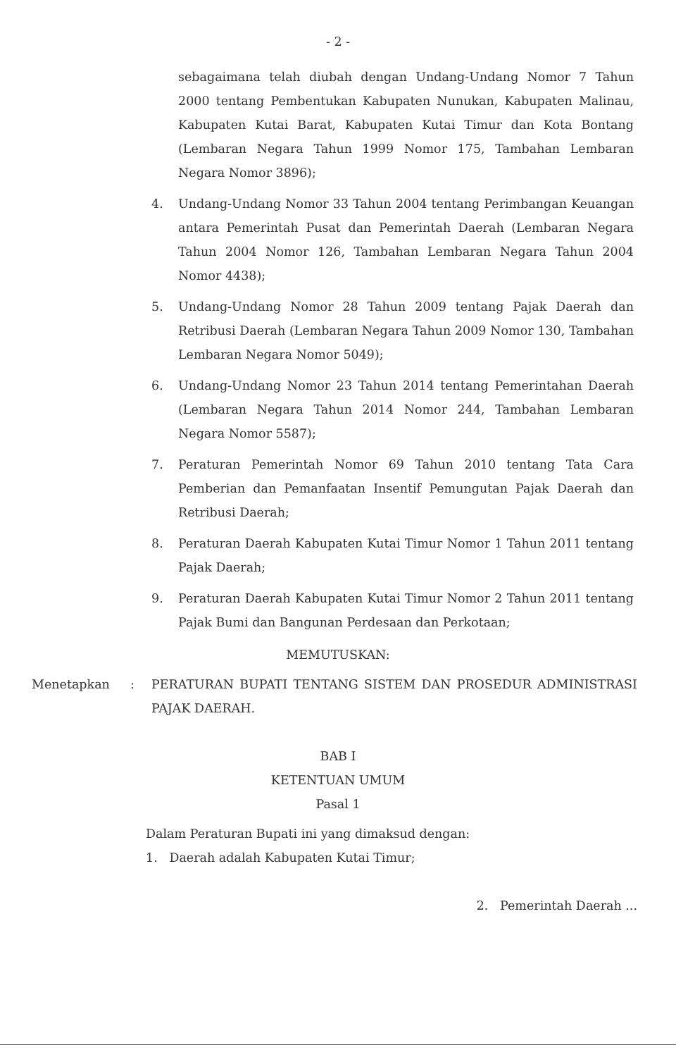- 2 -
sebagaimana telah diubah dengan Undang-Undang Nomor 7 Tahun 2000 tentang Pembentukan Kabupaten Nunukan, Kabupaten Malinau, Kabupaten Kutai Barat, Kabupaten Kutai Timur dan Kota Bontang (Lembaran Negara Tahun 1999 Nomor 175, Tambahan Lembaran Negara Nomor 3896);
4. Undang-Undang Nomor 33 Tahun 2004 tentang Perimbangan Keuangan antara Pemerintah Pusat dan Pemerintah Daerah (Lembaran Negara Tahun 2004 Nomor 126, Tambahan Lembaran Negara Tahun 2004 Nomor 4438);
5. Undang-Undang Nomor 28 Tahun 2009 tentang Pajak Daerah dan Retribusi Daerah (Lembaran Negara Tahun 2009 Nomor 130, Tambahan Lembaran Negara Nomor 5049);
6. Undang-Undang Nomor 23 Tahun 2014 tentang Pemerintahan Daerah (Lembaran Negara Tahun 2014 Nomor 244, Tambahan Lembaran Negara Nomor 5587);
7. Peraturan Pemerintah Nomor 69 Tahun 2010 tentang Tata Cara Pemberian dan Pemanfaatan Insentif Pemungutan Pajak Daerah dan Retribusi Daerah;
8. Peraturan Daerah Kabupaten Kutai Timur Nomor 1 Tahun 2011 tentang Pajak Daerah;
9. Peraturan Daerah Kabupaten Kutai Timur Nomor 2 Tahun 2011 tentang Pajak Bumi dan Bangunan Perdesaan dan Perkotaan;
MEMUTUSKAN:
Menetapkan: PERATURAN BUPATI TENTANG SISTEM DAN PROSEDUR ADMINISTRASI PAJAK DAERAH.
BAB I
KETENTUAN UMUM
Pasal 1
Dalam Peraturan Bupati ini yang dimaksud dengan:
1. Daerah adalah Kabupaten Kutai Timur;
2. Pemerintah Daerah ...